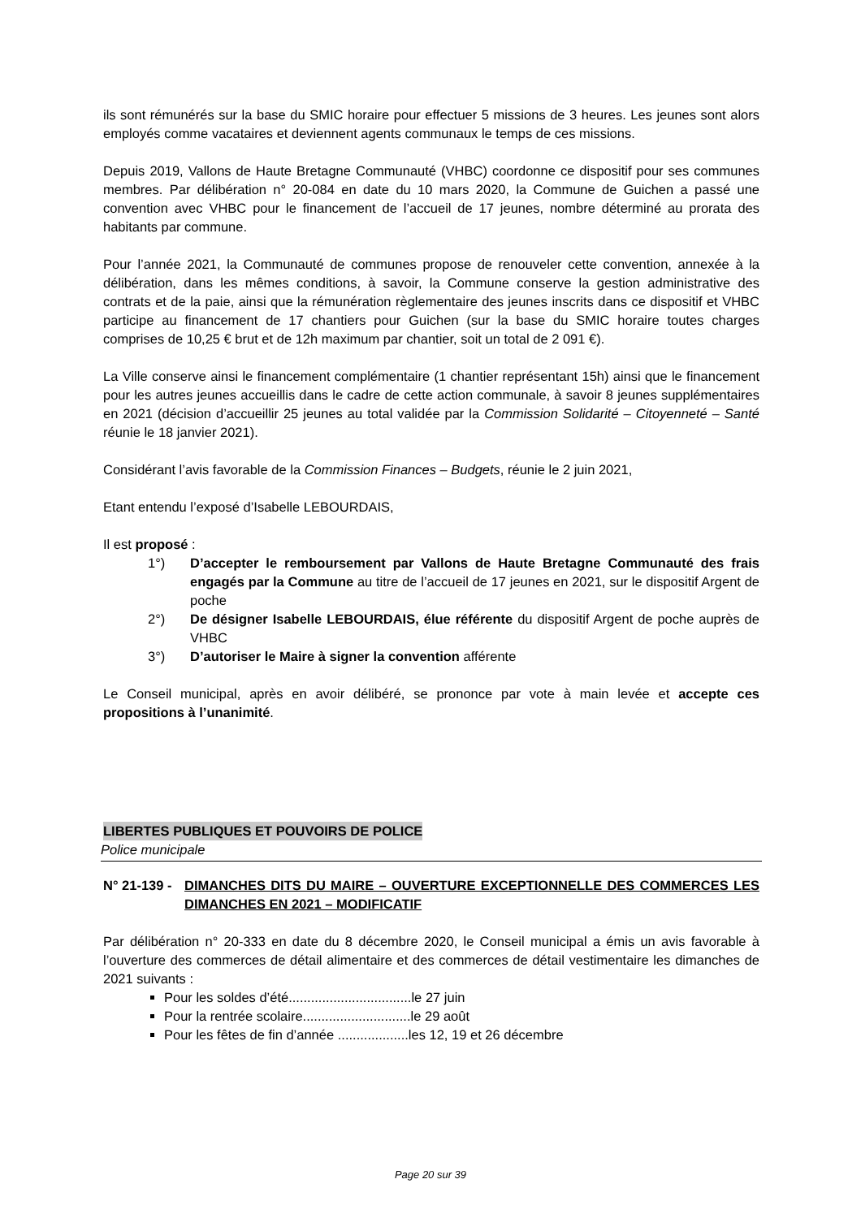ils sont rémunérés sur la base du SMIC horaire pour effectuer 5 missions de 3 heures. Les jeunes sont alors employés comme vacataires et deviennent agents communaux le temps de ces missions.
Depuis 2019, Vallons de Haute Bretagne Communauté (VHBC) coordonne ce dispositif pour ses communes membres. Par délibération n° 20-084 en date du 10 mars 2020, la Commune de Guichen a passé une convention avec VHBC pour le financement de l’accueil de 17 jeunes, nombre déterminé au prorata des habitants par commune.
Pour l’année 2021, la Communauté de communes propose de renouveler cette convention, annexée à la délibération, dans les mêmes conditions, à savoir, la Commune conserve la gestion administrative des contrats et de la paie, ainsi que la rémunération règlementaire des jeunes inscrits dans ce dispositif et VHBC participe au financement de 17 chantiers pour Guichen (sur la base du SMIC horaire toutes charges comprises de 10,25 € brut et de 12h maximum par chantier, soit un total de 2 091 €).
La Ville conserve ainsi le financement complémentaire (1 chantier représentant 15h) ainsi que le financement pour les autres jeunes accueillis dans le cadre de cette action communale, à savoir 8 jeunes supplémentaires en 2021 (décision d’accueillir 25 jeunes au total validée par la Commission Solidarité – Citoyenneté – Santé réunie le 18 janvier 2021).
Considérant l’avis favorable de la Commission Finances – Budgets, réunie le 2 juin 2021,
Etant entendu l’exposé d’Isabelle LEBOURDAIS,
Il est proposé :
1°) D’accepter le remboursement par Vallons de Haute Bretagne Communauté des frais engagés par la Commune au titre de l’accueil de 17 jeunes en 2021, sur le dispositif Argent de poche
2°) De désigner Isabelle LEBOURDAIS, élue référente du dispositif Argent de poche auprès de VHBC
3°) D’autoriser le Maire à signer la convention afférente
Le Conseil municipal, après en avoir délibéré, se prononce par vote à main levée et accepte ces propositions à l’unanimité.
LIBERTES PUBLIQUES ET POUVOIRS DE POLICE
Police municipale
N° 21-139 - DIMANCHES DITS DU MAIRE – OUVERTURE EXCEPTIONNELLE DES COMMERCES LES DIMANCHES EN 2021 – MODIFICATIF
Par délibération n° 20-333 en date du 8 décembre 2020, le Conseil municipal a émis un avis favorable à l’ouverture des commerces de détail alimentaire et des commerces de détail vestimentaire les dimanches de 2021 suivants :
Pour les soldes d’été.................................le 27 juin
Pour la rentrée scolaire.............................le 29 août
Pour les fêtes de fin d’année ...................les 12, 19 et 26 décembre
Page 20 sur 39